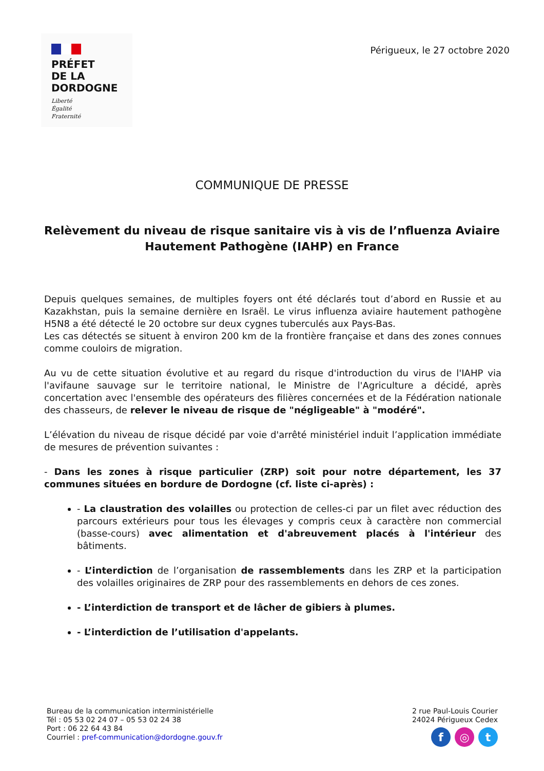PRÉFET
DE LA
DORDOGNE
Liberté
Égalité
Fraternité
Périgueux, le 27 octobre 2020
COMMUNIQUE DE PRESSE
Relèvement du niveau de risque sanitaire vis à vis de l’nfluenza Aviaire Hautement Pathogène (IAHP) en France
Depuis quelques semaines, de multiples foyers ont été déclarés tout d’abord en Russie et au Kazakhstan, puis la semaine dernière en Israël. Le virus influenza aviaire hautement pathogène H5N8 a été détecté le 20 octobre sur deux cygnes tuberculés aux Pays-Bas.
Les cas détectés se situent à environ 200 km de la frontière française et dans des zones connues comme couloirs de migration.
Au vu de cette situation évolutive et au regard du risque d'introduction du virus de l'IAHP via l'avifaune sauvage sur le territoire national, le Ministre de l'Agriculture a décidé, après concertation avec l'ensemble des opérateurs des filières concernées et de la Fédération nationale des chasseurs, de relever le niveau de risque de "négligeable" à "modéré".
L’élévation du niveau de risque décidé par voie d'arrêté ministériel induit l’application immédiate de mesures de prévention suivantes :
- Dans les zones à risque particulier (ZRP) soit pour notre département, les 37 communes situées en bordure de Dordogne (cf. liste ci-après) :
- La claustration des volailles ou protection de celles-ci par un filet avec réduction des parcours extérieurs pour tous les élevages y compris ceux à caractère non commercial (basse-cours) avec alimentation et d'abreuvement placés à l'intérieur des bâtiments.
- L’interdiction de l’organisation de rassemblements dans les ZRP et la participation des volailles originaires de ZRP pour des rassemblements en dehors de ces zones.
- L’interdiction de transport et de lâcher de gibiers à plumes.
- L’interdiction de l’utilisation d'appelants.
Bureau de la communication interministérielle
Tél : 05 53 02 24 07 – 05 53 02 24 38
Port : 06 22 64 43 84
Courriel : pref-communication@dordogne.gouv.fr
2 rue Paul-Louis Courier
24024 Périgueux Cedex
f ◎ t